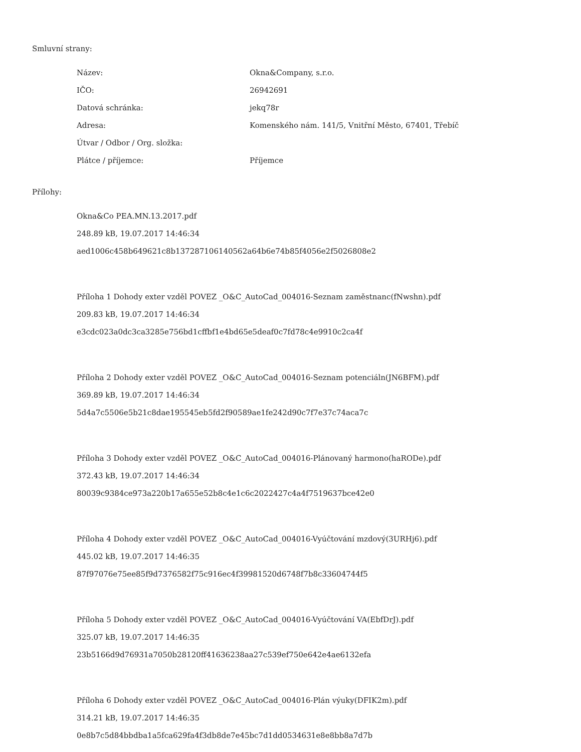Smluvní strany:
| Název: | Okna&Company, s.r.o. |
| IČO: | 26942691 |
| Datová schránka: | jekq78r |
| Adresa: | Komenského nám. 141/5, Vnitřní Město, 67401, Třebíč |
| Útvar / Odbor / Org. složka: | |
| Plátce / příjemce: | Příjemce |
Přílohy:
Okna&Co PEA.MN.13.2017.pdf
248.89 kB, 19.07.2017 14:46:34
aed1006c458b649621c8b137287106140562a64b6e74b85f4056e2f5026808e2
Příloha 1 Dohody exter vzděl POVEZ _O&C_AutoCad_004016-Seznam zaměstnanc(fNwshn).pdf
209.83 kB, 19.07.2017 14:46:34
e3cdc023a0dc3ca3285e756bd1cffbf1e4bd65e5deaf0c7fd78c4e9910c2ca4f
Příloha 2 Dohody exter vzděl POVEZ _O&C_AutoCad_004016-Seznam potenciáln(JN6BFM).pdf
369.89 kB, 19.07.2017 14:46:34
5d4a7c5506e5b21c8dae195545eb5fd2f90589ae1fe242d90c7f7e37c74aca7c
Příloha 3 Dohody exter vzděl POVEZ _O&C_AutoCad_004016-Plánovaný harmono(haRODe).pdf
372.43 kB, 19.07.2017 14:46:34
80039c9384ce973a220b17a655e52b8c4e1c6c2022427c4a4f7519637bce42e0
Příloha 4 Dohody exter vzděl POVEZ _O&C_AutoCad_004016-Vyúčtování mzdový(3URHj6).pdf
445.02 kB, 19.07.2017 14:46:35
87f97076e75ee85f9d7376582f75c916ec4f39981520d6748f7b8c33604744f5
Příloha 5 Dohody exter vzděl POVEZ _O&C_AutoCad_004016-Vyúčtování VA(EbfDrJ).pdf
325.07 kB, 19.07.2017 14:46:35
23b5166d9d76931a7050b28120ff41636238aa27c539ef750e642e4ae6132efa
Příloha 6 Dohody exter vzděl POVEZ _O&C_AutoCad_004016-Plán výuky(DFIK2m).pdf
314.21 kB, 19.07.2017 14:46:35
0e8b7c5d84bbdba1a5fca629fa4f3db8de7e45bc7d1dd0534631e8e8bb8a7d7b